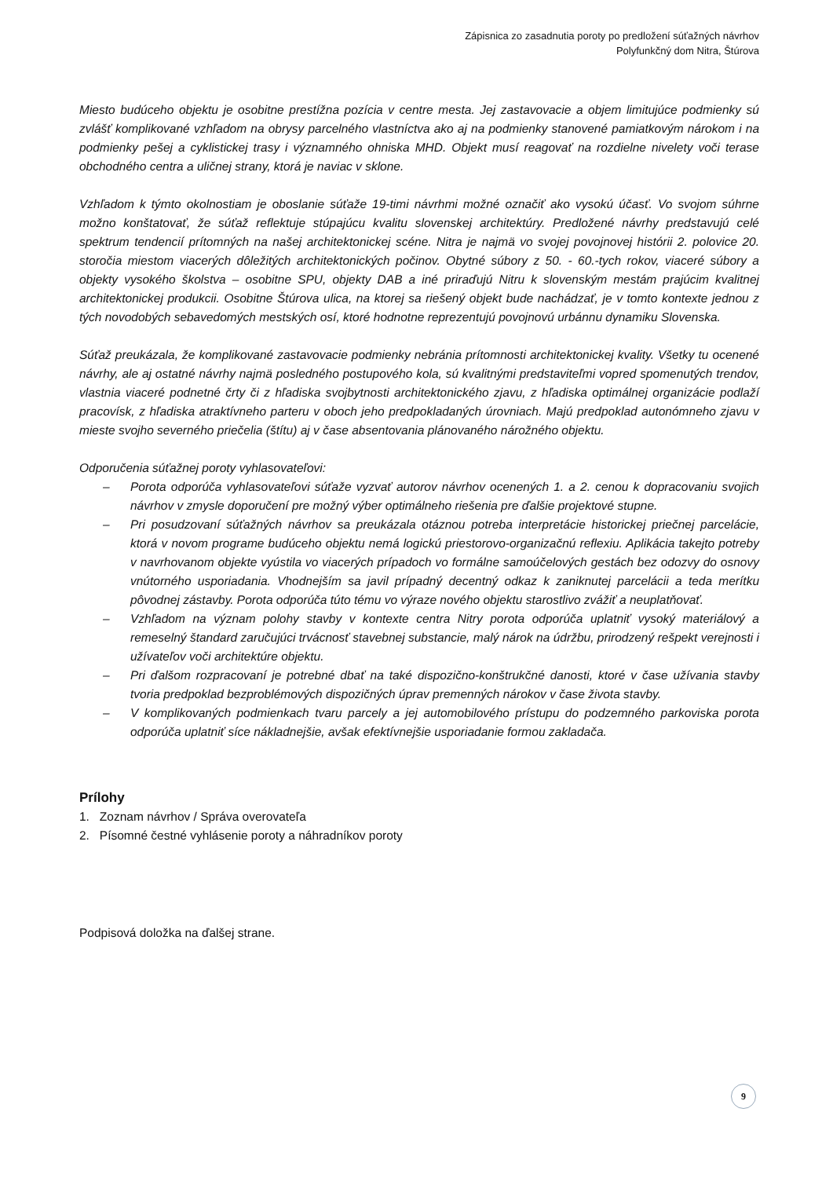Zápisnica zo zasadnutia poroty po predložení súťažných návrhov
Polyfunkčný dom Nitra, Štúrova
Miesto budúceho objektu je osobitne prestížna pozícia v centre mesta. Jej zastavovacie a objem limitujúce podmienky sú zvlášť komplikované vzhľadom na obrysy parcelného vlastníctva ako aj na podmienky stanovené pamiatkovým nárokom i na podmienky pešej a cyklistickej trasy i významného ohniska MHD. Objekt musí reagovať na rozdielne nivelety voči terase obchodného centra a uličnej strany, ktorá je naviac v sklone.
Vzhľadom k týmto okolnostiam je oboslanie súťaže 19-timi návrhmi možné označiť ako vysokú účasť. Vo svojom súhrne možno konštatovať, že súťaž reflektuje stúpajúcu kvalitu slovenskej architektúry. Predložené návrhy predstavujú celé spektrum tendencií prítomných na našej architektonickej scéne. Nitra je najmä vo svojej povojnovej histórii 2. polovice 20. storočia miestom viacerých dôležitých architektonických počinov. Obytné súbory z 50. - 60.-tych rokov, viaceré súbory a objekty vysokého školstva – osobitne SPU, objekty DAB a iné priraďujú Nitru k slovenským mestám prajúcim kvalitnej architektonickej produkcii. Osobitne Štúrova ulica, na ktorej sa riešený objekt bude nachádzať, je v tomto kontexte jednou z tých novodobých sebavedomých mestských osí, ktoré hodnotne reprezentujú povojnovú urbánnu dynamiku Slovenska.
Súťaž preukázala, že komplikované zastavovacie podmienky nebránia prítomnosti architektonickej kvality. Všetky tu ocenené návrhy, ale aj ostatné návrhy najmä posledného postupového kola, sú kvalitnými predstaviteľmi vopred spomenutých trendov, vlastnia viaceré podnetné črty či z hľadiska svojbytnosti architektonického zjavu, z hľadiska optimálnej organizácie podlaží pracovísk, z hľadiska atraktívneho parteru v oboch jeho predpokladaných úrovniach. Majú predpoklad autonómneho zjavu v mieste svojho severného priečelia (štítu) aj v čase absentovania plánovaného nárožného objektu.
Odporučenia súťažnej poroty vyhlasovateľovi:
– Porota odporúča vyhlasovateľovi súťaže vyzvať autorov návrhov ocenených 1. a 2. cenou k dopracovaniu svojich návrhov v zmysle doporučení pre možný výber optimálneho riešenia pre ďalšie projektové stupne.
– Pri posudzovaní súťažných návrhov sa preukázala otáznou potreba interpretácie historickej priečnej parcelácie, ktorá v novom programe budúceho objektu nemá logickú priestorovo-organizačnú reflexiu. Aplikácia takejto potreby v navrhovanom objekte vyústila vo viacerých prípadoch vo formálne samoúčelových gestách bez odozvy do osnovy vnútorného usporiadania. Vhodnejším sa javil prípadný decentný odkaz k zaniknutej parcelácii a teda merítku pôvodnej zástavby. Porota odporúča túto tému vo výraze nového objektu starostlivo zvážiť a neuplatňovať.
– Vzhľadom na význam polohy stavby v kontexte centra Nitry porota odporúča uplatniť vysoký materiálový a remeselný štandard zaručujúci trvácnosť stavebnej substancie, malý nárok na údržbu, prirodzený rešpekt verejnosti i užívateľov voči architektúre objektu.
– Pri ďalšom rozpracovaní je potrebné dbať na také dispozično-konštrukčné danosti, ktoré v čase užívania stavby tvoria predpoklad bezproblémových dispozičných úprav premenných nárokov v čase života stavby.
– V komplikovaných podmienkach tvaru parcely a jej automobilového prístupu do podzemného parkoviska porota odporúča uplatniť síce nákladnejšie, avšak efektívnejšie usporiadanie formou zakladača.
Prílohy
1. Zoznam návrhov / Správa overovateľa
2. Písomné čestné vyhlásenie poroty a náhradníkov poroty
Podpisová doložka na ďalšej strane.
9